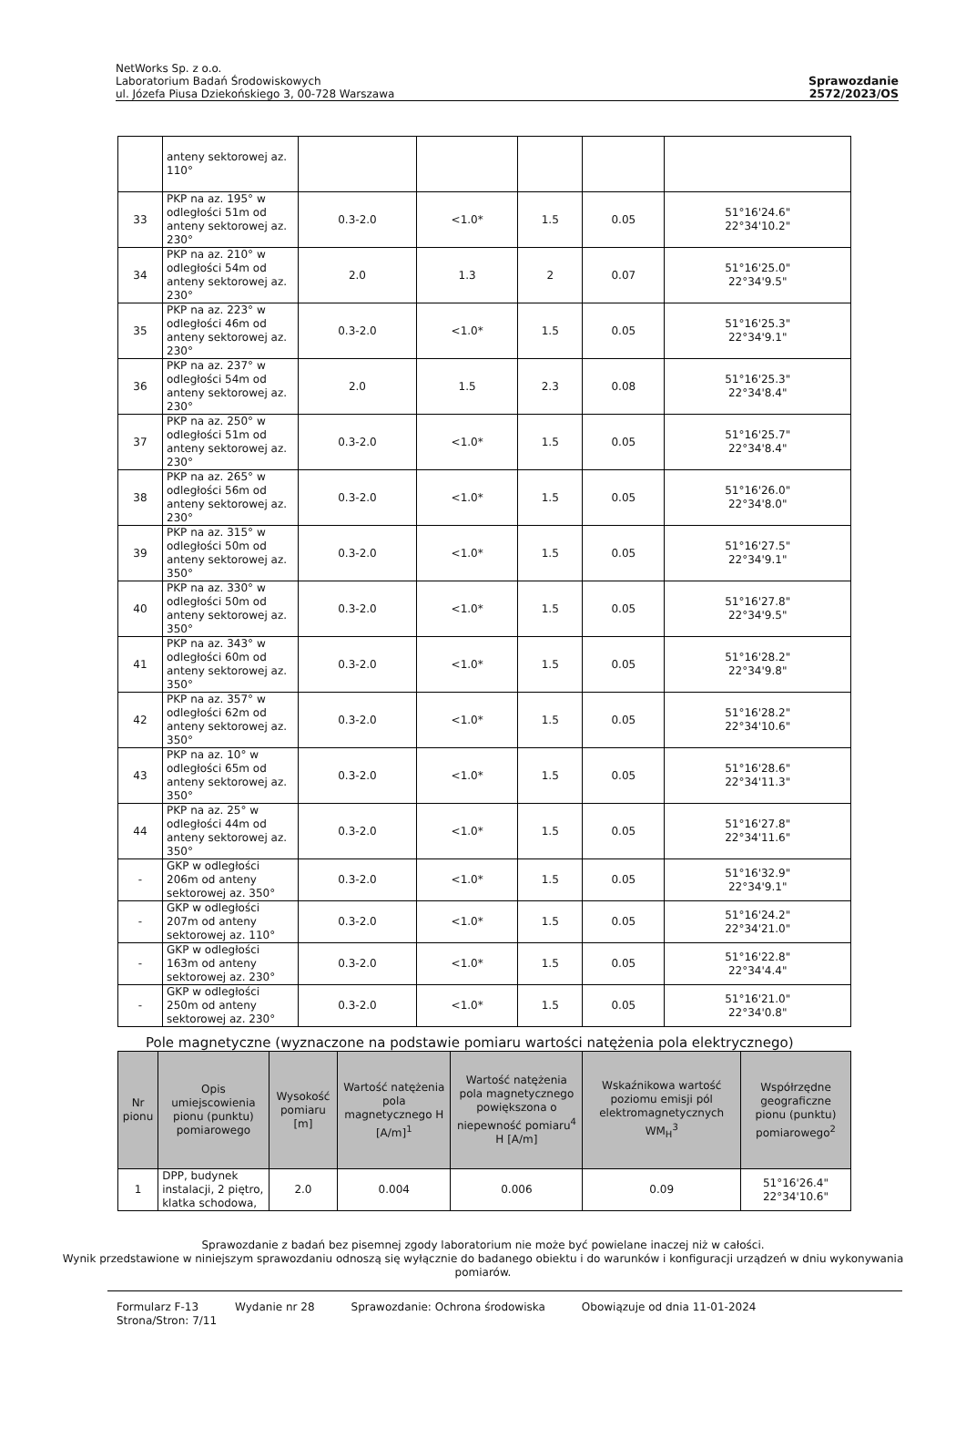NetWorks Sp. z o.o.
Laboratorium Badań Środowiskowych
ul. Józefa Piusa Dziekońskiego 3, 00-728 Warszawa
Sprawozdanie
2572/2023/OS
| | anteny sektorowej az. 110° | | | | | |
| 33 | PKP na az. 195° w odległości 51m od anteny sektorowej az. 230° | 0.3-2.0 | <1.0* | 1.5 | 0.05 | 51°16'24.6" 22°34'10.2" |
| 34 | PKP na az. 210° w odległości 54m od anteny sektorowej az. 230° | 2.0 | 1.3 | 2 | 0.07 | 51°16'25.0" 22°34'9.5" |
| 35 | PKP na az. 223° w odległości 46m od anteny sektorowej az. 230° | 0.3-2.0 | <1.0* | 1.5 | 0.05 | 51°16'25.3" 22°34'9.1" |
| 36 | PKP na az. 237° w odległości 54m od anteny sektorowej az. 230° | 2.0 | 1.5 | 2.3 | 0.08 | 51°16'25.3" 22°34'8.4" |
| 37 | PKP na az. 250° w odległości 51m od anteny sektorowej az. 230° | 0.3-2.0 | <1.0* | 1.5 | 0.05 | 51°16'25.7" 22°34'8.4" |
| 38 | PKP na az. 265° w odległości 56m od anteny sektorowej az. 230° | 0.3-2.0 | <1.0* | 1.5 | 0.05 | 51°16'26.0" 22°34'8.0" |
| 39 | PKP na az. 315° w odległości 50m od anteny sektorowej az. 350° | 0.3-2.0 | <1.0* | 1.5 | 0.05 | 51°16'27.5" 22°34'9.1" |
| 40 | PKP na az. 330° w odległości 50m od anteny sektorowej az. 350° | 0.3-2.0 | <1.0* | 1.5 | 0.05 | 51°16'27.8" 22°34'9.5" |
| 41 | PKP na az. 343° w odległości 60m od anteny sektorowej az. 350° | 0.3-2.0 | <1.0* | 1.5 | 0.05 | 51°16'28.2" 22°34'9.8" |
| 42 | PKP na az. 357° w odległości 62m od anteny sektorowej az. 350° | 0.3-2.0 | <1.0* | 1.5 | 0.05 | 51°16'28.2" 22°34'10.6" |
| 43 | PKP na az. 10° w odległości 65m od anteny sektorowej az. 350° | 0.3-2.0 | <1.0* | 1.5 | 0.05 | 51°16'28.6" 22°34'11.3" |
| 44 | PKP na az. 25° w odległości 44m od anteny sektorowej az. 350° | 0.3-2.0 | <1.0* | 1.5 | 0.05 | 51°16'27.8" 22°34'11.6" |
| - | GKP w odległości 206m od anteny sektorowej az. 350° | 0.3-2.0 | <1.0* | 1.5 | 0.05 | 51°16'32.9" 22°34'9.1" |
| - | GKP w odległości 207m od anteny sektorowej az. 110° | 0.3-2.0 | <1.0* | 1.5 | 0.05 | 51°16'24.2" 22°34'21.0" |
| - | GKP w odległości 163m od anteny sektorowej az. 230° | 0.3-2.0 | <1.0* | 1.5 | 0.05 | 51°16'22.8" 22°34'4.4" |
| - | GKP w odległości 250m od anteny sektorowej az. 230° | 0.3-2.0 | <1.0* | 1.5 | 0.05 | 51°16'21.0" 22°34'0.8" |
Pole magnetyczne (wyznaczone na podstawie pomiaru wartości natężenia pola elektrycznego)
| Nr pionu | Opis umiejscowienia pionu (punktu) pomiarowego | Wysokość pomiaru [m] | Wartość natężenia pola magnetycznego H [A/m]<sup>1</sup> | Wartość natężenia pola magnetycznego powiększona o niepewność pomiaru<sup>4</sup> H [A/m] | Wskaźnikowa wartość poziomu emisji pól elektromagnetycznych WM<sub>H</sub><sup>3</sup> | Współrzędne geograficzne pionu (punktu) pomiarowego<sup>2</sup> |
| --- | --- | --- | --- | --- | --- | --- |
| 1 | DPP, budynek instalacji, 2 piętro, klatka schodowa, | 2.0 | 0.004 | 0.006 | 0.09 | 51°16'26.4" 22°34'10.6" |
Sprawozdanie z badań bez pisemnej zgody laboratorium nie może być powielane inaczej niż w całości.
Wynik przedstawione w niniejszym sprawozdaniu odnoszą się wyłącznie do badanego obiektu i do warunków i konfiguracji urządzeń w dniu wykonywania pomiarów.
Formularz F-13 Wydanie nr 28 Sprawozdanie: Ochrona środowiska Obowiązuje od dnia 11-01-2024
Strona/Stron: 7/11